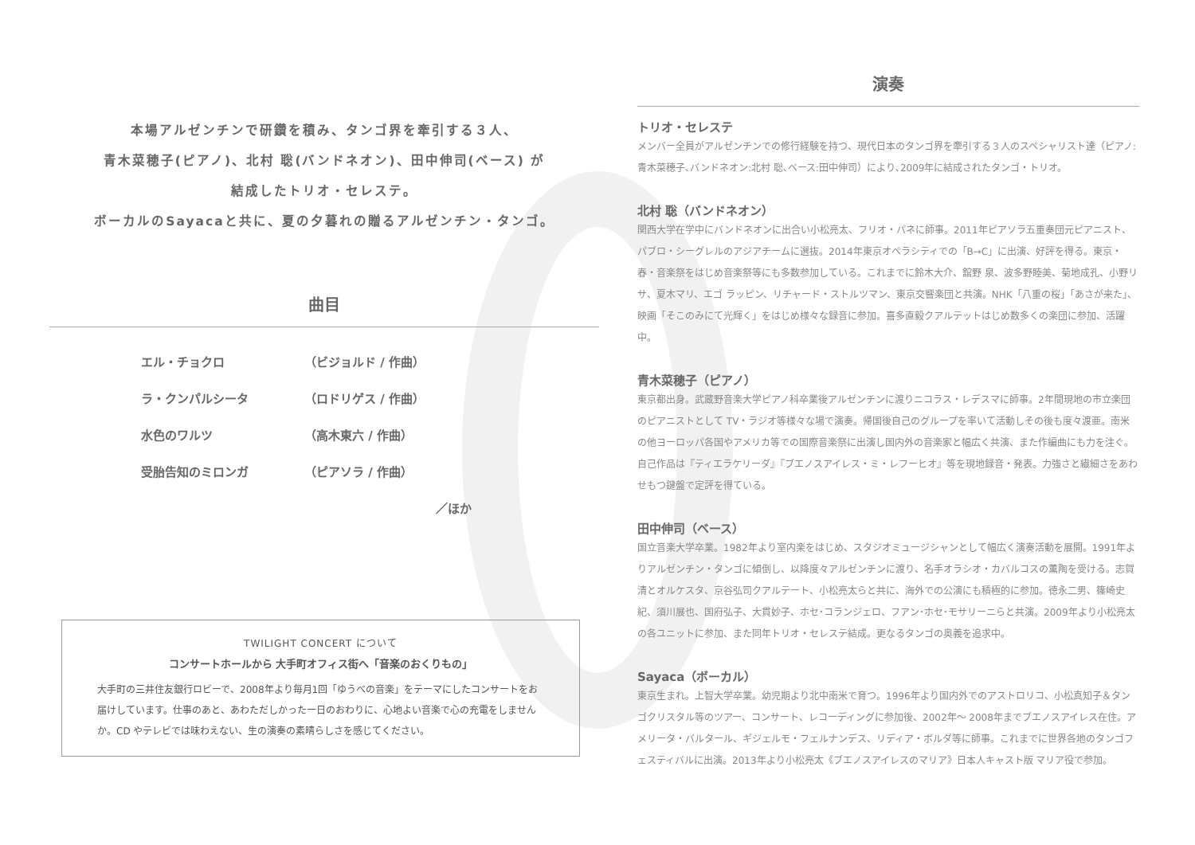本場アルゼンチンで研鑽を積み、タンゴ界を牽引する３人、
青木菜穂子(ピアノ)、北村 聡(バンドネオン)、田中伸司(ベース) が
結成したトリオ・セレステ。
ボーカルのSayacaと共に、夏の夕暮れの贈るアルゼンチン・タンゴ。
曲目
エル・チョクロ （ビジョルド / 作曲）
ラ・クンパルシータ （ロドリゲス / 作曲）
水色のワルツ （高木東六 / 作曲）
受胎告知のミロンガ （ピアソラ / 作曲）
／ほか
TWILIGHT CONCERT について
コンサートホールから 大手町オフィス街へ「音楽のおくりもの」
大手町の三井住友銀行ロビーで、2008年より毎月1回「ゆうべの音楽」をテーマにしたコンサートをお届けしています。仕事のあと、あわただしかった一日のおわりに、心地よい音楽で心の充電をしませんか。CD やテレビでは味わえない、生の演奏の素晴らしさを感じてください。
演奏
トリオ・セレステ
メンバー全員がアルゼンチンでの修行経験を持つ、現代日本のタンゴ界を牽引する３人のスペシャリスト達（ピアノ:青木菜穂子､バンドネオン:北村 聡､ベース:田中伸司）により､2009年に結成されたタンゴ・トリオ。
北村 聡（バンドネオン）
関西大学在学中にバンドネオンに出合い小松亮太、フリオ・パネに師事。2011年ピアソラ五重奏団元ピアニスト、パブロ・シーグレルのアジアチームに選抜。2014年東京オペラシティでの「B→C」に出演、好評を得る。東京・春・音楽祭をはじめ音楽祭等にも多数参加している。これまでに鈴木大介、舘野 泉、波多野睦美、菊地成孔、小野リサ、夏木マリ、エゴ ラッピン、リチャード・ストルツマン、東京交響楽団と共演。NHK「八重の桜」「あさが来た」、映画「そこのみにて光輝く」をはじめ様々な録音に参加。喜多直毅クアルテットはじめ数多くの楽団に参加、活躍中。
青木菜穂子（ピアノ）
東京都出身。武蔵野音楽大学ピアノ科卒業後アルゼンチンに渡りニコラス・レデスマに師事。2年間現地の市立楽団のピアニストとして TV・ラジオ等様々な場で演奏。帰国後自己のグループを率いて活動しその後も度々渡亜。南米の他ヨーロッパ各国やアメリカ等での国際音楽祭に出演し国内外の音楽家と幅広く共演、また作編曲にも力を注ぐ。自己作品は『ティエラケリーダ』『ブエノスアイレス・ミ・レフーヒオ』等を現地録音・発表。力強さと繊細さをあわせもつ鍵盤で定評を得ている。
田中伸司（ベース）
国立音楽大学卒業。1982年より室内楽をはじめ、スタジオミュージシャンとして幅広く演奏活動を展開。1991年よりアルゼンチン・タンゴに傾倒し、以降度々アルゼンチンに渡り、名手オラシオ・カバルコスの薫陶を受ける。志賀 清とオルケスタ、京谷弘司クアルテート、小松亮太らと共に、海外での公演にも積極的に参加。徳永二男、篠崎史紀、須川展也、国府弘子、大貫妙子、ホセ･コランジェロ、フアン･ホセ･モサリーニらと共演。2009年より小松亮太の各ユニットに参加、また同年トリオ・セレステ結成。更なるタンゴの奥義を追求中。
Sayaca（ボーカル）
東京生まれ。上智大学卒業。幼児期より北中南米で育つ。1996年より国内外でのアストロリコ、小松真知子＆タンゴクリスタル等のツアー、コンサート、レコーディングに参加後、2002年～ 2008年までブエノスアイレス在住。アメリータ・バルタール、ギジェルモ・フェルナンデス、リディア・ボルダ等に師事。これまでに世界各地のタンゴフェスティバルに出演。2013年より小松亮太《ブエノスアイレスのマリア》日本人キャスト版 マリア役で参加。